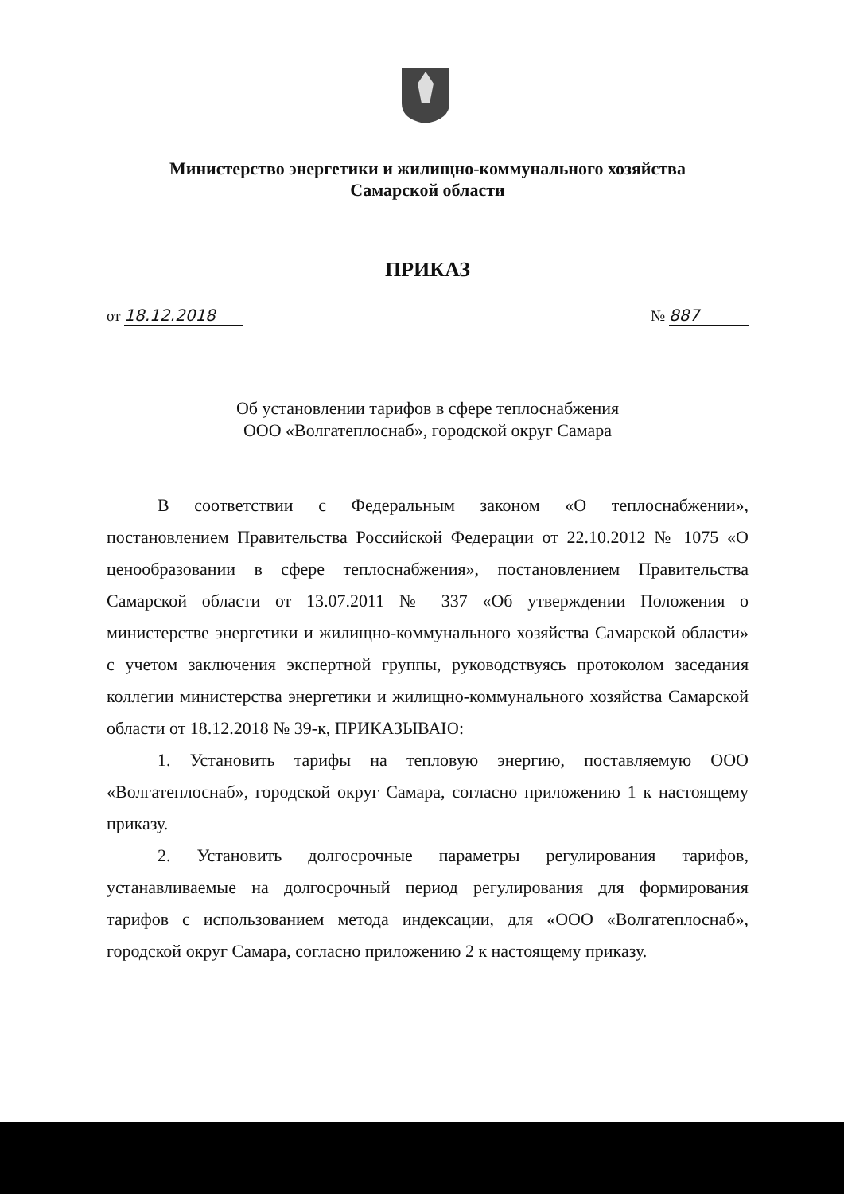Министерство энергетики и жилищно-коммунального хозяйства
Самарской области
ПРИКАЗ
от 18.12.2018 № 887
Об установлении тарифов в сфере теплоснабжения
ООО «Волгатеплоснаб», городской округ Самара
В соответствии с Федеральным законом «О теплоснабжении», постановлением Правительства Российской Федерации от 22.10.2012 № 1075 «О ценообразовании в сфере теплоснабжения», постановлением Правительства Самарской области от 13.07.2011 № 337 «Об утверждении Положения о министерстве энергетики и жилищно-коммунального хозяйства Самарской области» с учетом заключения экспертной группы, руководствуясь протоколом заседания коллегии министерства энергетики и жилищно-коммунального хозяйства Самарской области от 18.12.2018 № 39-к, ПРИКАЗЫВАЮ:
1. Установить тарифы на тепловую энергию, поставляемую ООО «Волгатеплоснаб», городской округ Самара, согласно приложению 1 к настоящему приказу.
2. Установить долгосрочные параметры регулирования тарифов, устанавливаемые на долгосрочный период регулирования для формирования тарифов с использованием метода индексации, для «ООО «Волгатеплоснаб», городской округ Самара, согласно приложению 2 к настоящему приказу.